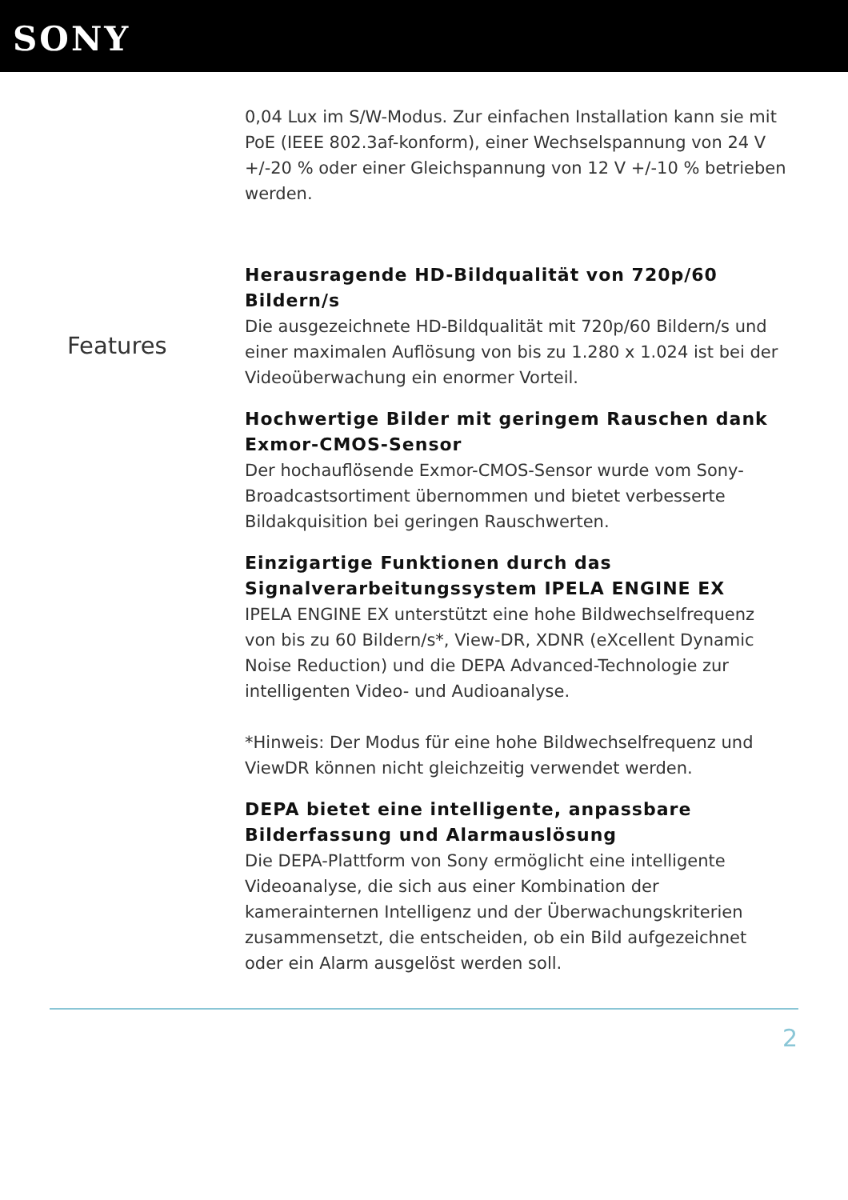SONY
Features
0,04 Lux im S/W-Modus. Zur einfachen Installation kann sie mit PoE (IEEE 802.3af-konform), einer Wechselspannung von 24 V +/-20 % oder einer Gleichspannung von 12 V +/-10 % betrieben werden.
Herausragende HD-Bildqualität von 720p/60 Bildern/s
Die ausgezeichnete HD-Bildqualität mit 720p/60 Bildern/s und einer maximalen Auflösung von bis zu 1.280 x 1.024 ist bei der Videoüberwachung ein enormer Vorteil.
Hochwertige Bilder mit geringem Rauschen dank Exmor-CMOS-Sensor
Der hochauflösende Exmor-CMOS-Sensor wurde vom Sony-Broadcastsortiment übernommen und bietet verbesserte Bildakquisition bei geringen Rauschwerten.
Einzigartige Funktionen durch das Signalverarbeitungssystem IPELA ENGINE EX
IPELA ENGINE EX unterstützt eine hohe Bildwechselfrequenz von bis zu 60 Bildern/s*, View-DR, XDNR (eXcellent Dynamic Noise Reduction) und die DEPA Advanced-Technologie zur intelligenten Video- und Audioanalyse.
*Hinweis: Der Modus für eine hohe Bildwechselfrequenz und ViewDR können nicht gleichzeitig verwendet werden.
DEPA bietet eine intelligente, anpassbare Bilderfassung und Alarmauslösung
Die DEPA-Plattform von Sony ermöglicht eine intelligente Videoanalyse, die sich aus einer Kombination der kamerainternen Intelligenz und der Überwachungskriterien zusammensetzt, die entscheiden, ob ein Bild aufgezeichnet oder ein Alarm ausgelöst werden soll.
2